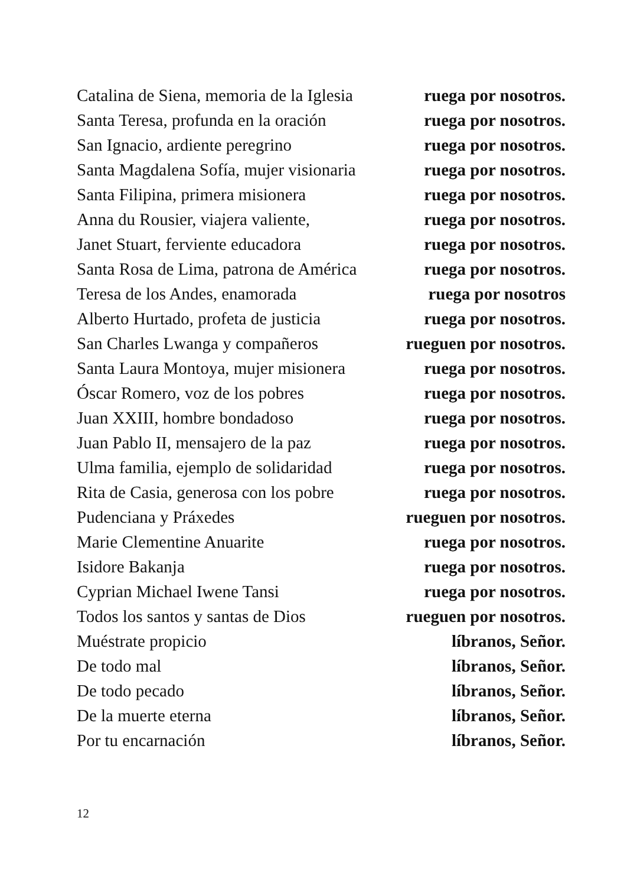Catalina de Siena, memoria de la Iglesia ruega por nosotros.
Santa Teresa, profunda en la oración ruega por nosotros.
San Ignacio, ardiente peregrino ruega por nosotros.
Santa Magdalena Sofía, mujer visionaria ruega por nosotros.
Santa Filipina, primera misionera ruega por nosotros.
Anna du Rousier, viajera valiente, ruega por nosotros.
Janet Stuart, ferviente educadora ruega por nosotros.
Santa Rosa de Lima, patrona de América ruega por nosotros.
Teresa de los Andes, enamorada ruega por nosotros
Alberto Hurtado, profeta de justicia ruega por nosotros.
San Charles Lwanga y compañeros rueguen por nosotros.
Santa Laura Montoya, mujer misionera ruega por nosotros.
Óscar Romero, voz de los pobres ruega por nosotros.
Juan XXIII, hombre bondadoso ruega por nosotros.
Juan Pablo II, mensajero de la paz ruega por nosotros.
Ulma familia, ejemplo de solidaridad ruega por nosotros.
Rita de Casia, generosa con los pobre ruega por nosotros.
Pudenciana y Práxedes rueguen por nosotros.
Marie Clementine Anuarite ruega por nosotros.
Isidore Bakanja ruega por nosotros.
Cyprian Michael Iwene Tansi ruega por nosotros.
Todos los santos y santas de Dios rueguen por nosotros.
Muéstrate propicio líbranos, Señor.
De todo mal líbranos, Señor.
De todo pecado líbranos, Señor.
De la muerte eterna líbranos, Señor.
Por tu encarnación líbranos, Señor.
12